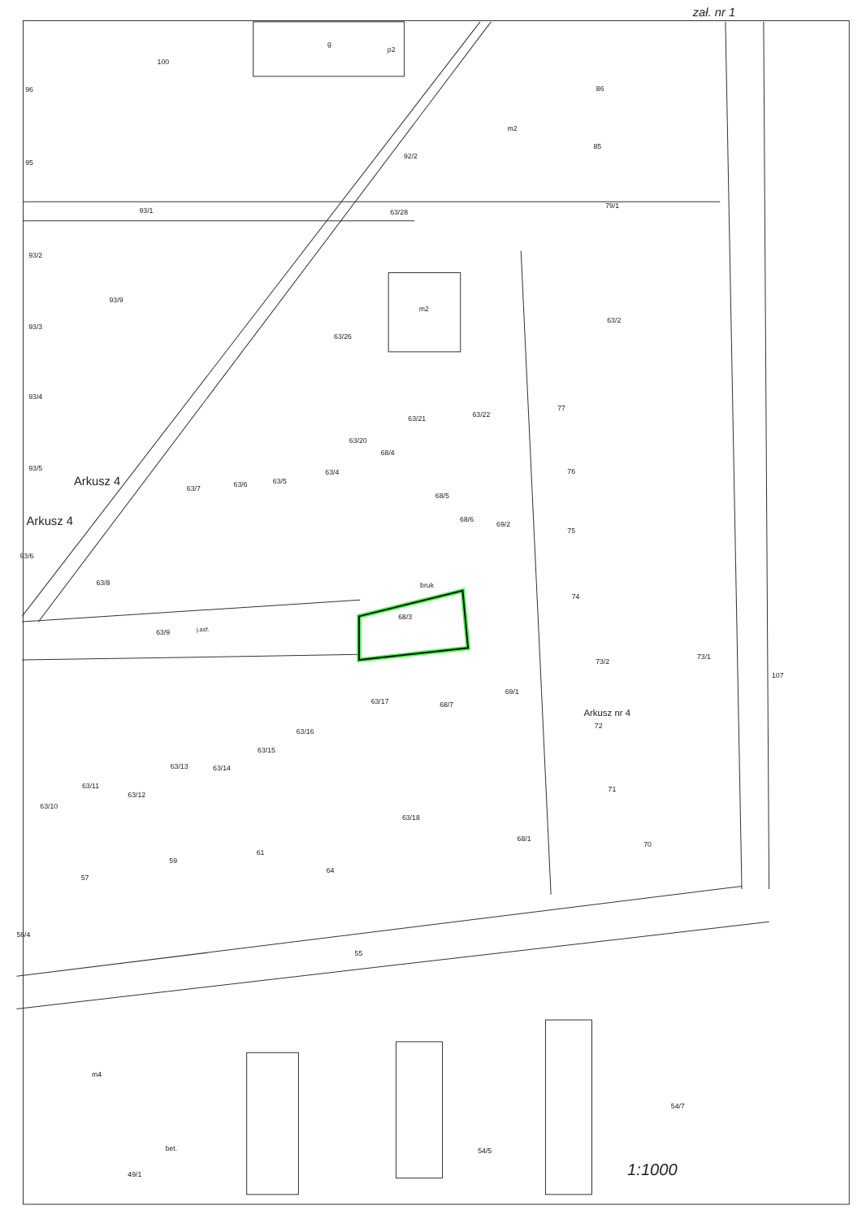zał. nr 1
g
p2
100
96
95
93/1
92/2
63/28
93/2
93/9
93/3
63/26
93/4
93/5
Arkusz 4
Arkusz 4
m2
86
85
79/1
63/2
m2
63/21
63/22
77
76
75
74
73/2
73/1
Arkusz nr 4
72
71
70
107
63/20
63/4
63/5
63/6
63/7
68/4
68/5
68/6
69/2
63/8
93/6
bruk
68/3
63/9
j.asf.
68/7
69/1
63/17
63/16
63/15
63/14
63/13
63/11
63/12
63/10
63/18
68/1
57
59
61
64
56/4
55
m4
bet.
49/1
54/5
54/7
1:1000